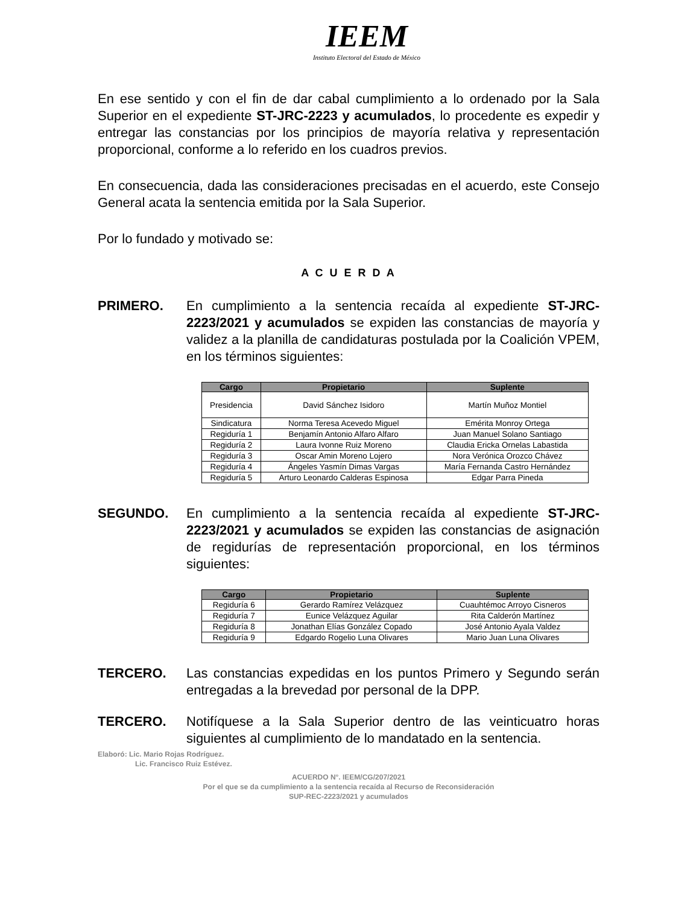IEEM
Instituto Electoral del Estado de México
En ese sentido y con el fin de dar cabal cumplimiento a lo ordenado por la Sala Superior en el expediente ST-JRC-2223 y acumulados, lo procedente es expedir y entregar las constancias por los principios de mayoría relativa y representación proporcional, conforme a lo referido en los cuadros previos.
En consecuencia, dada las consideraciones precisadas en el acuerdo, este Consejo General acata la sentencia emitida por la Sala Superior.
Por lo fundado y motivado se:
A C U E R D A
PRIMERO. En cumplimiento a la sentencia recaída al expediente ST-JRC-2223/2021 y acumulados se expiden las constancias de mayoría y validez a la planilla de candidaturas postulada por la Coalición VPEM, en los términos siguientes:
| Cargo | Propietario | Suplente |
| --- | --- | --- |
| Presidencia | David Sánchez Isidoro | Martín Muñoz Montiel |
| Sindicatura | Norma Teresa Acevedo Miguel | Emérita Monroy Ortega |
| Regiduría 1 | Benjamín Antonio Alfaro Alfaro | Juan Manuel Solano Santiago |
| Regiduría 2 | Laura Ivonne Ruiz Moreno | Claudia Ericka Ornelas Labastida |
| Regiduría 3 | Oscar Amin Moreno Lojero | Nora Verónica Orozco Chávez |
| Regiduría 4 | Ángeles Yasmín Dimas Vargas | María Fernanda Castro Hernández |
| Regiduría 5 | Arturo Leonardo Calderas Espinosa | Edgar Parra Pineda |
SEGUNDO. En cumplimiento a la sentencia recaída al expediente ST-JRC-2223/2021 y acumulados se expiden las constancias de asignación de regidurías de representación proporcional, en los términos siguientes:
| Cargo | Propietario | Suplente |
| --- | --- | --- |
| Regiduría 6 | Gerardo Ramírez Velázquez | Cuauhtémoc Arroyo Cisneros |
| Regiduría 7 | Eunice Velázquez Aguilar | Rita Calderón Martínez |
| Regiduría 8 | Jonathan Elías González Copado | José Antonio Ayala Valdez |
| Regiduría 9 | Edgardo Rogelio Luna Olivares | Mario Juan Luna Olivares |
TERCERO. Las constancias expedidas en los puntos Primero y Segundo serán entregadas a la brevedad por personal de la DPP.
TERCERO. Notifíquese a la Sala Superior dentro de las veinticuatro horas siguientes al cumplimiento de lo mandatado en la sentencia.
Elaboró: Lic. Mario Rojas Rodríguez.
Lic. Francisco Ruiz Estévez.
ACUERDO N°. IEEM/CG/207/2021
Por el que se da cumplimiento a la sentencia recaída al Recurso de Reconsideración
SUP-REC-2223/2021 y acumulados